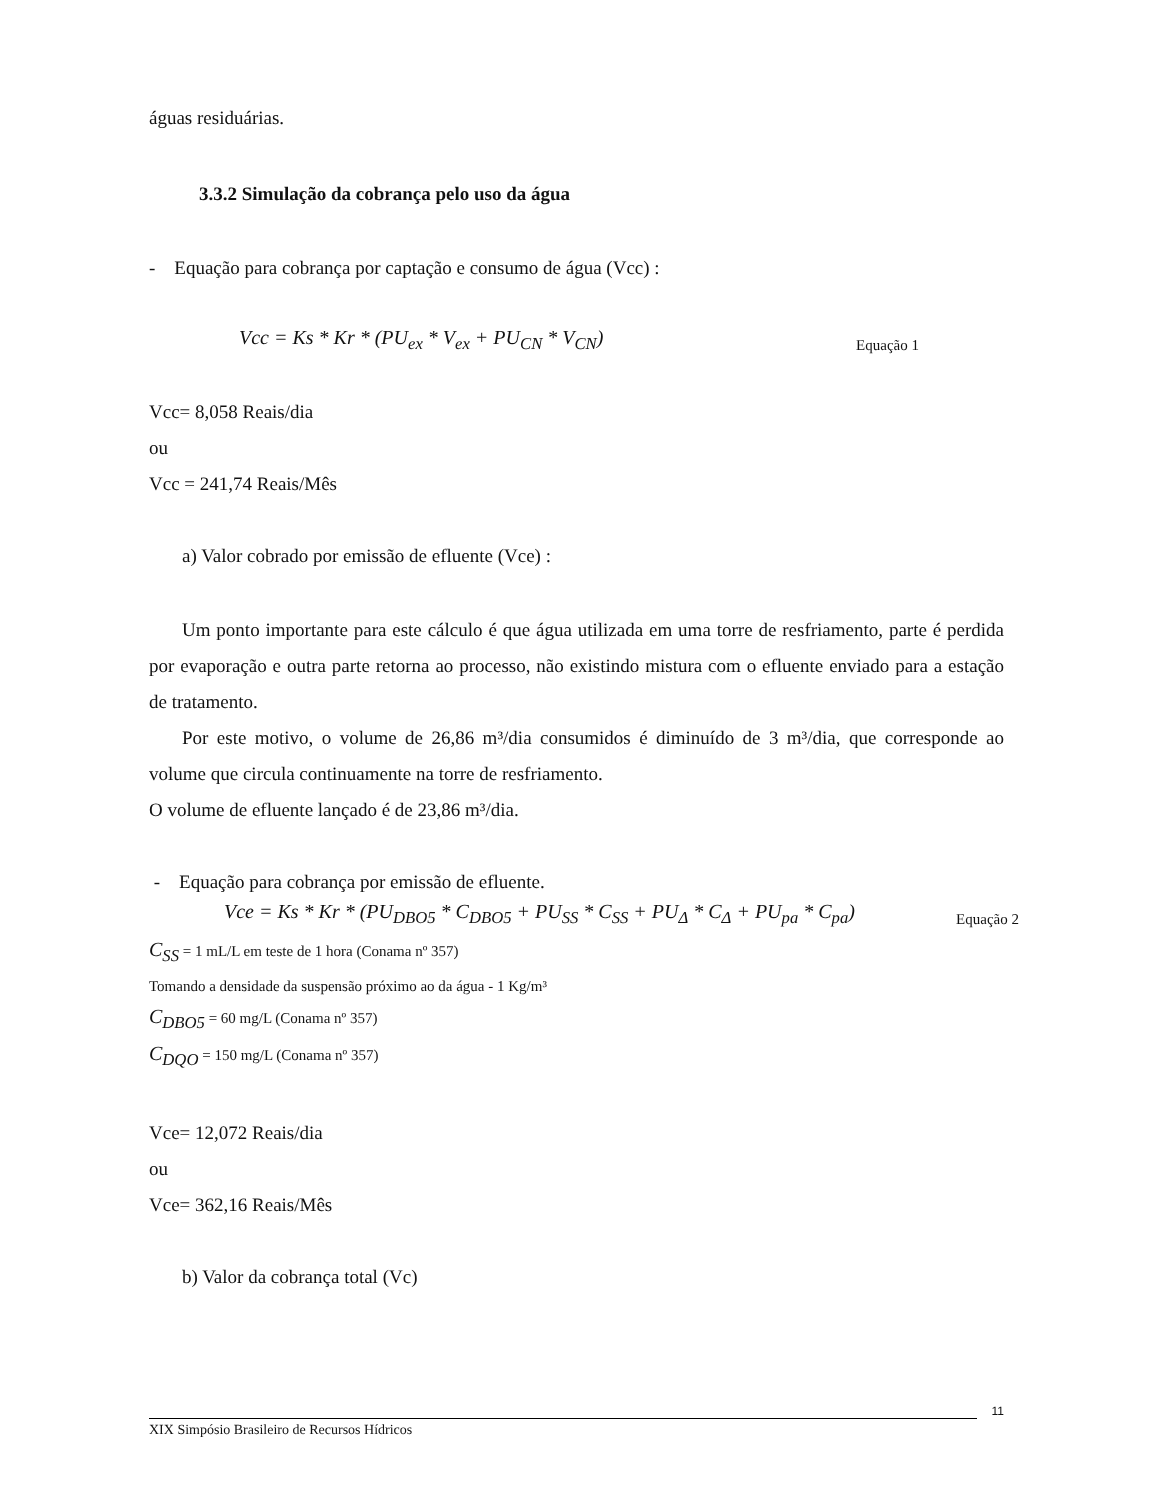águas residuárias.
3.3.2 Simulação da cobrança pelo uso da água
- Equação para cobrança por captação e consumo de água (Vcc) :
Vcc = Ks * Kr * (PU<sub>ex</sub> * V<sub>ex</sub> + PU<sub>CN</sub> * V<sub>CN</sub>) Equação 1
Vcc= 8,058 Reais/dia
ou
Vcc = 241,74 Reais/Mês
a) Valor cobrado por emissão de efluente (Vce) :
Um ponto importante para este cálculo é que água utilizada em uma torre de resfriamento, parte é perdida por evaporação e outra parte retorna ao processo, não existindo mistura com o efluente enviado para a estação de tratamento.
Por este motivo, o volume de 26,86 m³/dia consumidos é diminuído de 3 m³/dia, que corresponde ao volume que circula continuamente na torre de resfriamento.
O volume de efluente lançado é de 23,86 m³/dia.
- Equação para cobrança por emissão de efluente.
Vce = Ks * Kr * (PU<sub>DBO5</sub> * C<sub>DBO5</sub> + PU<sub>SS</sub> * C<sub>SS</sub> + PU<sub>Δ</sub> * C<sub>Δ</sub> + PU<sub>pa</sub> * C<sub>pa</sub>) Equação 2
C<sub>SS</sub> = 1 mL/L em teste de 1 hora (Conama nº 357)
Tomando a densidade da suspensão próximo ao da água - 1 Kg/m³
C<sub>DBO5</sub> = 60 mg/L (Conama nº 357)
C<sub>DQO</sub> = 150 mg/L (Conama nº 357)
Vce= 12,072 Reais/dia
ou
Vce= 362,16 Reais/Mês
b) Valor da cobrança total (Vc)
11
XIX Simpósio Brasileiro de Recursos Hídricos